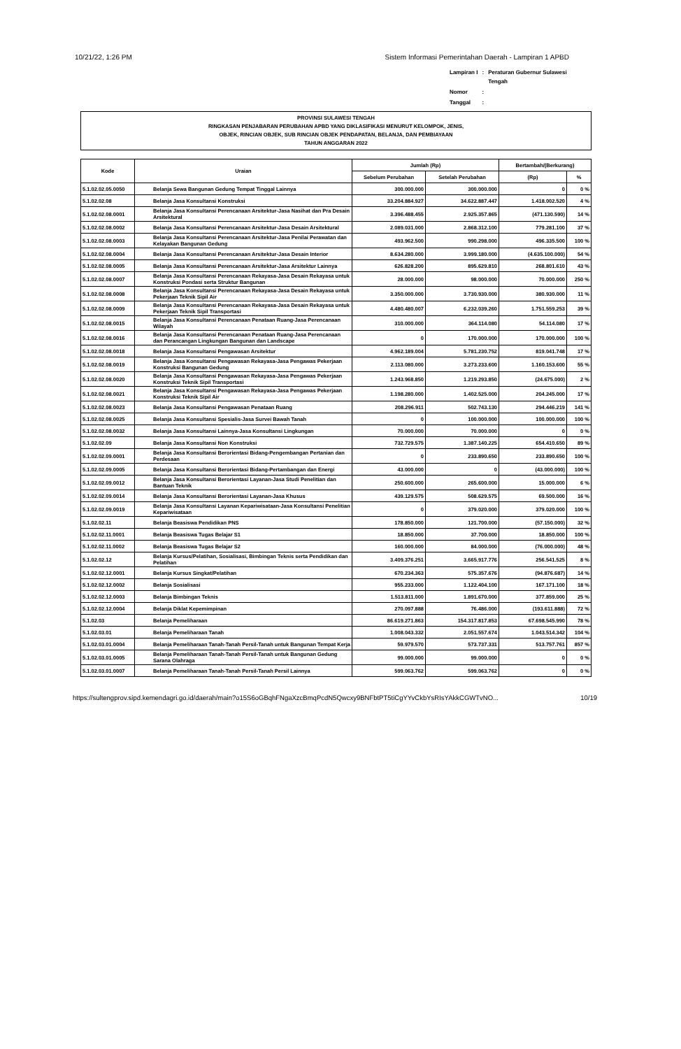10/21/22, 1:26 PM Sistem Informasi Pemerintahan Daerah - Lampiran 1 APBD
| Lampiran I | : | Peraturan Gubernur Sulawesi Tengah |
| Nomor | : | |
| Tanggal | : | |
PROVINSI SULAWESI TENGAH
RINGKASAN PENJABARAN PERUBAHAN APBD YANG DIKLASIFIKASI MENURUT KELOMPOK, JENIS,
OBJEK, RINCIAN OBJEK, SUB RINCIAN OBJEK PENDAPATAN, BELANJA, DAN PEMBIAYAAN
TAHUN ANGGARAN 2022
| Kode | Uraian | Jumlah (Rp) | | Bertambah/(Berkurang) | |
| --- | --- | --- | --- | --- | --- |
| | | Sebelum Perubahan | Setelah Perubahan | (Rp) | % |
| 5.1.02.02.05.0050 | Belanja Sewa Bangunan Gedung Tempat Tinggal Lainnya | 300.000.000 | 300.000.000 | 0 | 0 % |
| 5.1.02.02.08 | Belanja Jasa Konsultansi Konstruksi | 33.204.884.927 | 34.622.887.447 | 1.418.002.520 | 4 % |
| 5.1.02.02.08.0001 | Belanja Jasa Konsultansi Perencanaan Arsitektur-Jasa Nasihat dan Pra Desain Arsitektural | 3.396.488.455 | 2.925.357.865 | (471.130.590) | 14 % |
| 5.1.02.02.08.0002 | Belanja Jasa Konsultansi Perencanaan Arsitektur-Jasa Desain Arsitektural | 2.089.031.000 | 2.868.312.100 | 779.281.100 | 37 % |
| 5.1.02.02.08.0003 | Belanja Jasa Konsultansi Perencanaan Arsitektur-Jasa Penilai Perawatan dan Kelayakan Bangunan Gedung | 493.962.500 | 990.298.000 | 496.335.500 | 100 % |
| 5.1.02.02.08.0004 | Belanja Jasa Konsultansi Perencanaan Arsitektur-Jasa Desain Interior | 8.634.280.000 | 3.999.180.000 | (4.635.100.000) | 54 % |
| 5.1.02.02.08.0005 | Belanja Jasa Konsultansi Perencanaan Arsitektur-Jasa Arsitektur Lainnya | 626.828.200 | 895.629.810 | 268.801.610 | 43 % |
| 5.1.02.02.08.0007 | Belanja Jasa Konsultansi Perencanaan Rekayasa-Jasa Desain Rekayasa untuk Konstruksi Pondasi serta Struktur Bangunan | 28.000.000 | 98.000.000 | 70.000.000 | 250 % |
| 5.1.02.02.08.0008 | Belanja Jasa Konsultansi Perencanaan Rekayasa-Jasa Desain Rekayasa untuk Pekerjaan Teknik Sipil Air | 3.350.000.000 | 3.730.930.000 | 380.930.000 | 11 % |
| 5.1.02.02.08.0009 | Belanja Jasa Konsultansi Perencanaan Rekayasa-Jasa Desain Rekayasa untuk Pekerjaan Teknik Sipil Transportasi | 4.480.480.007 | 6.232.039.260 | 1.751.559.253 | 39 % |
| 5.1.02.02.08.0015 | Belanja Jasa Konsultansi Perencanaan Penataan Ruang-Jasa Perencanaan Wilayah | 310.000.000 | 364.114.080 | 54.114.080 | 17 % |
| 5.1.02.02.08.0016 | Belanja Jasa Konsultansi Perencanaan Penataan Ruang-Jasa Perencanaan dan Perancangan Lingkungan Bangunan dan Landscape | 0 | 170.000.000 | 170.000.000 | 100 % |
| 5.1.02.02.08.0018 | Belanja Jasa Konsultansi Pengawasan Arsitektur | 4.962.189.004 | 5.781.230.752 | 819.041.748 | 17 % |
| 5.1.02.02.08.0019 | Belanja Jasa Konsultansi Pengawasan Rekayasa-Jasa Pengawas Pekerjaan Konstruksi Bangunan Gedung | 2.113.080.000 | 3.273.233.600 | 1.160.153.600 | 55 % |
| 5.1.02.02.08.0020 | Belanja Jasa Konsultansi Pengawasan Rekayasa-Jasa Pengawas Pekerjaan Konstruksi Teknik Sipil Transportasi | 1.243.968.850 | 1.219.293.850 | (24.675.000) | 2 % |
| 5.1.02.02.08.0021 | Belanja Jasa Konsultansi Pengawasan Rekayasa-Jasa Pengawas Pekerjaan Konstruksi Teknik Sipil Air | 1.198.280.000 | 1.402.525.000 | 204.245.000 | 17 % |
| 5.1.02.02.08.0023 | Belanja Jasa Konsultansi Pengawasan Penataan Ruang | 208.296.911 | 502.743.130 | 294.446.219 | 141 % |
| 5.1.02.02.08.0025 | Belanja Jasa Konsultansi Spesialis-Jasa Survei Bawah Tanah | 0 | 100.000.000 | 100.000.000 | 100 % |
| 5.1.02.02.08.0032 | Belanja Jasa Konsultansi Lainnya-Jasa Konsultansi Lingkungan | 70.000.000 | 70.000.000 | 0 | 0 % |
| 5.1.02.02.09 | Belanja Jasa Konsultansi Non Konstruksi | 732.729.575 | 1.387.140.225 | 654.410.650 | 89 % |
| 5.1.02.02.09.0001 | Belanja Jasa Konsultansi Berorientasi Bidang-Pengembangan Pertanian dan Perdesaan | 0 | 233.890.650 | 233.890.650 | 100 % |
| 5.1.02.02.09.0005 | Belanja Jasa Konsultansi Berorientasi Bidang-Pertambangan dan Energi | 43.000.000 | 0 | (43.000.000) | 100 % |
| 5.1.02.02.09.0012 | Belanja Jasa Konsultansi Berorientasi Layanan-Jasa Studi Penelitian dan Bantuan Teknik | 250.600.000 | 265.600.000 | 15.000.000 | 6 % |
| 5.1.02.02.09.0014 | Belanja Jasa Konsultansi Berorientasi Layanan-Jasa Khusus | 439.129.575 | 508.629.575 | 69.500.000 | 16 % |
| 5.1.02.02.09.0019 | Belanja Jasa Konsultansi Layanan Kepariwisataan-Jasa Konsultansi Penelitian Kepariwisataan | 0 | 379.020.000 | 379.020.000 | 100 % |
| 5.1.02.02.11 | Belanja Beasiswa Pendidikan PNS | 178.850.000 | 121.700.000 | (57.150.000) | 32 % |
| 5.1.02.02.11.0001 | Belanja Beasiswa Tugas Belajar S1 | 18.850.000 | 37.700.000 | 18.850.000 | 100 % |
| 5.1.02.02.11.0002 | Belanja Beasiswa Tugas Belajar S2 | 160.000.000 | 84.000.000 | (76.000.000) | 48 % |
| 5.1.02.02.12 | Belanja Kursus/Pelatihan, Sosialisasi, Bimbingan Teknis serta Pendidikan dan Pelatihan | 3.409.376.251 | 3.665.917.776 | 256.541.525 | 8 % |
| 5.1.02.02.12.0001 | Belanja Kursus Singkat/Pelatihan | 670.234.363 | 575.357.676 | (94.876.687) | 14 % |
| 5.1.02.02.12.0002 | Belanja Sosialisasi | 955.233.000 | 1.122.404.100 | 167.171.100 | 18 % |
| 5.1.02.02.12.0003 | Belanja Bimbingan Teknis | 1.513.811.000 | 1.891.670.000 | 377.859.000 | 25 % |
| 5.1.02.02.12.0004 | Belanja Diklat Kepemimpinan | 270.097.888 | 76.486.000 | (193.611.888) | 72 % |
| 5.1.02.03 | Belanja Pemeliharaan | 86.619.271.863 | 154.317.817.853 | 67.698.545.990 | 78 % |
| 5.1.02.03.01 | Belanja Pemeliharaan Tanah | 1.008.043.332 | 2.051.557.674 | 1.043.514.342 | 104 % |
| 5.1.02.03.01.0004 | Belanja Pemeliharaan Tanah-Tanah Persil-Tanah untuk Bangunan Tempat Kerja | 59.979.570 | 573.737.331 | 513.757.761 | 857 % |
| 5.1.02.03.01.0005 | Belanja Pemeliharaan Tanah-Tanah Persil-Tanah untuk Bangunan Gedung Sarana Olahraga | 99.000.000 | 99.000.000 | 0 | 0 % |
| 5.1.02.03.01.0007 | Belanja Pemeliharaan Tanah-Tanah Persil-Tanah Persil Lainnya | 599.063.762 | 599.063.762 | 0 | 0 % |
https://sultengprov.sipd.kemendagri.go.id/daerah/main?o15S6oGBqhFNgaXzcBmqPcdN5Qwcxy9BNFbtPT5tiCgYYvCkbYsRIsYAkkCGWTvNO... 10/19